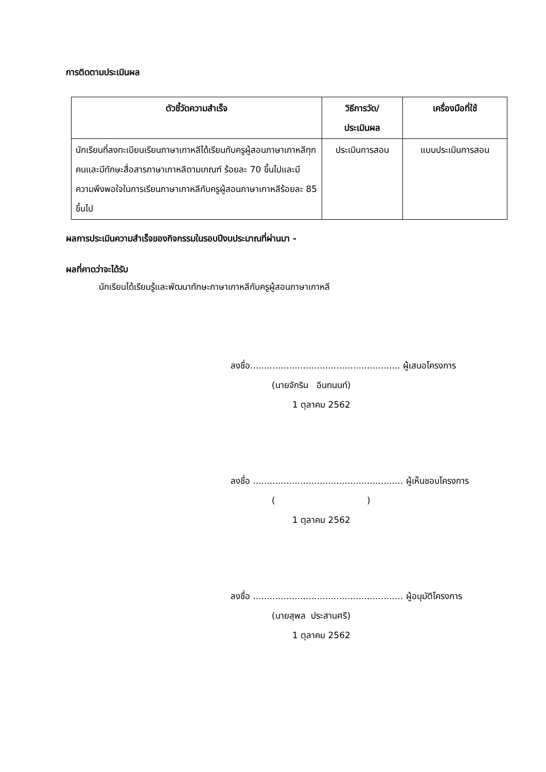การติดตามประเมินผล
| ตัวชี้วัดความสำเร็จ | วิธีการวัด/ ประเมินผล | เครื่องมือที่ใช้ |
| --- | --- | --- |
| นักเรียนที่ลงทะเบียนเรียนภาษาเกาหลีได้เรียนกับครูผู้สอนภาษาเกาหลีทุกคนและมีทักษะสื่อสารภาษาเกาหลีตามเกณฑ์ ร้อยละ 70 ขึ้นไปและมีความพึงพอใจในการเรียนภาษาเกาหลีกับครูผู้สอนภาษาเกาหลีร้อยละ 85 ขึ้นไป | ประเมินการสอน | แบบประเมินการสอน |
ผลการประเมินความสำเร็จของกิจกรรมในรอบปีงบประมาณที่ผ่านมา -
ผลที่คาดว่าจะได้รับ
นักเรียนได้เรียนรู้และพัฒนาทักษะภาษาเกาหลีกับครูผู้สอนภาษาเกาหลี
ลงชื่อ...................................................... ผู้เสนอโครงการ
(นายจักริน อินทนนท์)
1 ตุลาคม 2562
ลงชื่อ ...................................................... ผู้เห็นชอบโครงการ
( )
1 ตุลาคม 2562
ลงชื่อ ...................................................... ผู้อนุมัติโครงการ
(นายสุพล ประสานศรี)
1 ตุลาคม 2562